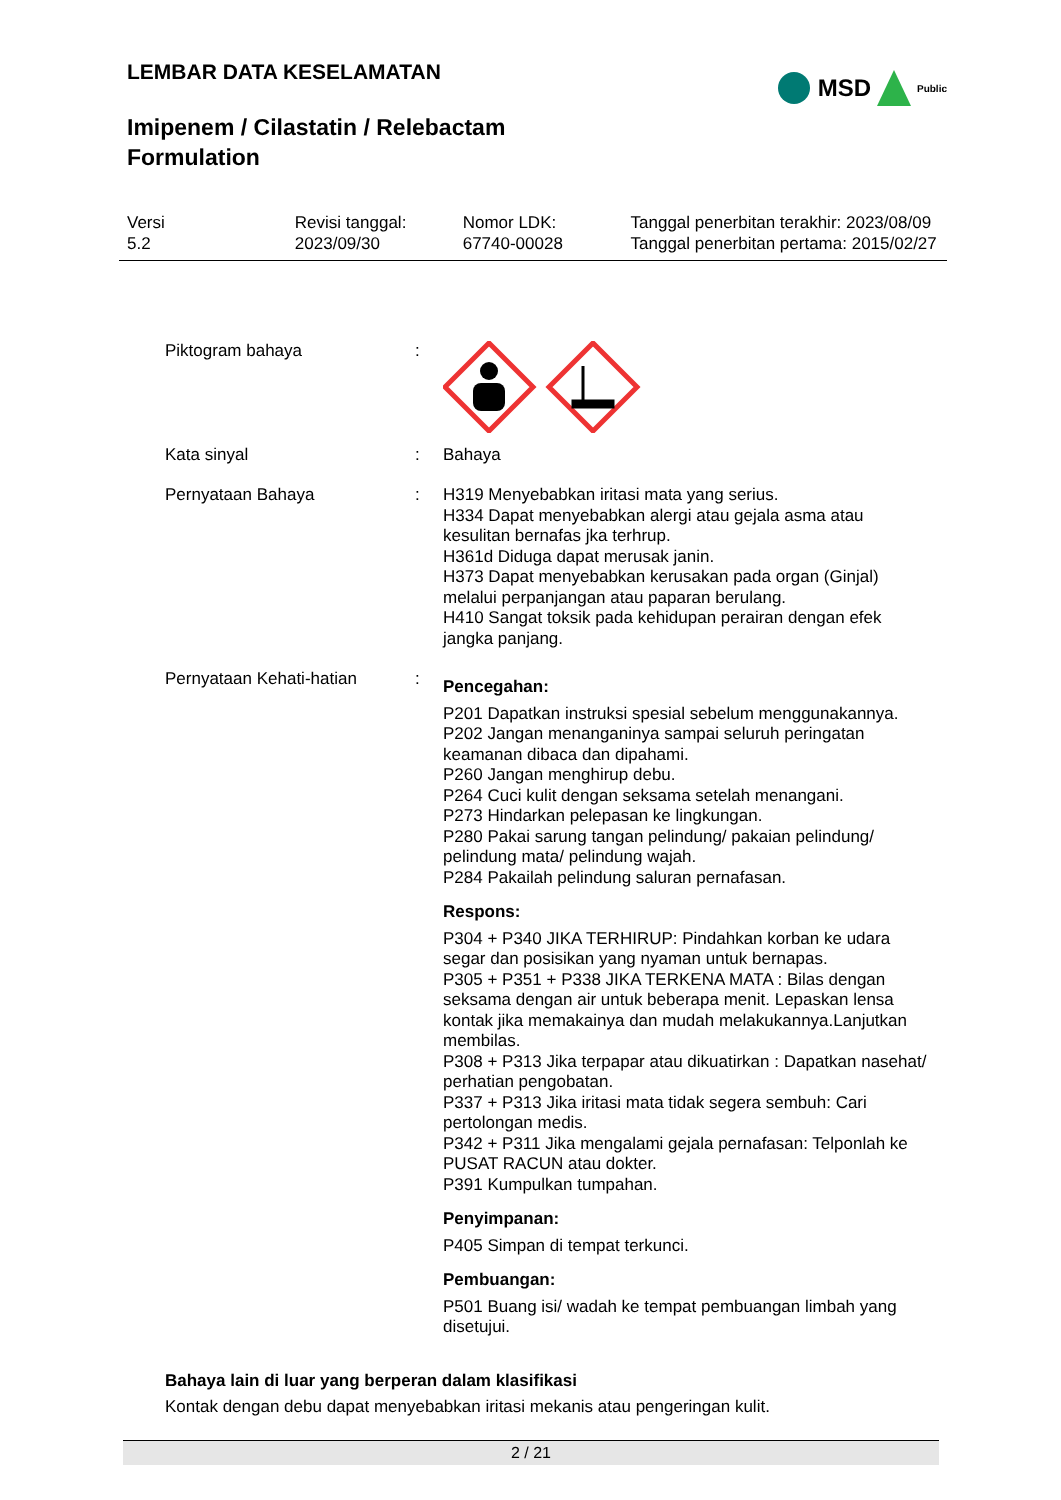LEMBAR DATA KESELAMATAN
MSD Public
Imipenem / Cilastatin / Relebactam
Formulation
Versi
5.2
Revisi tanggal:
2023/09/30
Nomor LDK:
67740-00028
Tanggal penerbitan terakhir: 2023/08/09
Tanggal penerbitan pertama: 2015/02/27
Piktogram bahaya :
Kata sinyal : Bahaya
Pernyataan Bahaya : H319 Menyebabkan iritasi mata yang serius.
H334 Dapat menyebabkan alergi atau gejala asma atau kesulitan bernafas jka terhrup.
H361d Diduga dapat merusak janin.
H373 Dapat menyebabkan kerusakan pada organ (Ginjal) melalui perpanjangan atau paparan berulang.
H410 Sangat toksik pada kehidupan perairan dengan efek jangka panjang.
Pernyataan Kehati-hatian :
Pencegahan:
P201 Dapatkan instruksi spesial sebelum menggunakannya.
P202 Jangan menanganinya sampai seluruh peringatan keamanan dibaca dan dipahami.
P260 Jangan menghirup debu.
P264 Cuci kulit dengan seksama setelah menangani.
P273 Hindarkan pelepasan ke lingkungan.
P280 Pakai sarung tangan pelindung/ pakaian pelindung/ pelindung mata/ pelindung wajah.
P284 Pakailah pelindung saluran pernafasan.
Respons:
P304 + P340 JIKA TERHIRUP: Pindahkan korban ke udara segar dan posisikan yang nyaman untuk bernapas.
P305 + P351 + P338 JIKA TERKENA MATA : Bilas dengan seksama dengan air untuk beberapa menit. Lepaskan lensa kontak jika memakainya dan mudah melakukannya.Lanjutkan membilas.
P308 + P313 Jika terpapar atau dikuatirkan : Dapatkan nasehat/ perhatian pengobatan.
P337 + P313 Jika iritasi mata tidak segera sembuh: Cari pertolongan medis.
P342 + P311 Jika mengalami gejala pernafasan: Telponlah ke PUSAT RACUN atau dokter.
P391 Kumpulkan tumpahan.
Penyimpanan:
P405 Simpan di tempat terkunci.
Pembuangan:
P501 Buang isi/ wadah ke tempat pembuangan limbah yang disetujui.
Bahaya lain di luar yang berperan dalam klasifikasi
Kontak dengan debu dapat menyebabkan iritasi mekanis atau pengeringan kulit.
2 / 21